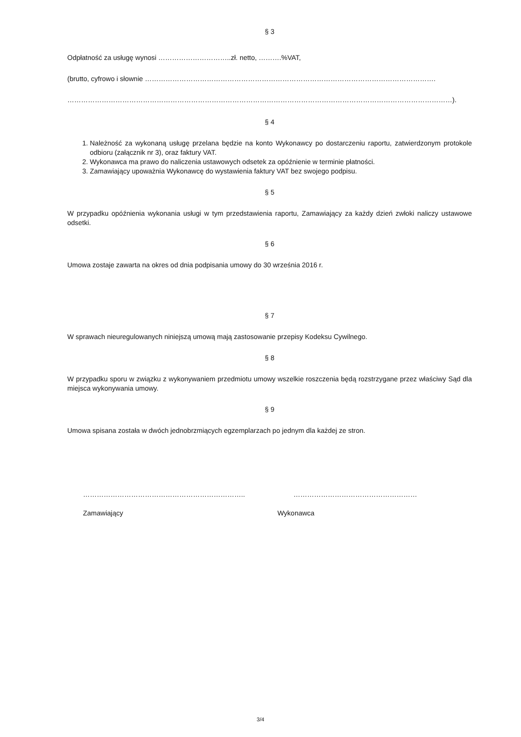§ 3
Odpłatność za usługę wynosi …………………………..zł. netto, ……….%VAT,
(brutto, cyfrowo i słownie ……………………………………………………………………………………………………………….
……………………………………………………………………………………………………………………………………………………).
§ 4
1. Należność za wykonaną usługę przelana będzie na konto Wykonawcy po dostarczeniu raportu, zatwierdzonym protokole odbioru (załącznik nr 3), oraz faktury VAT.
2. Wykonawca ma prawo do naliczenia ustawowych odsetek za opóźnienie w terminie płatności.
3. Zamawiający upoważnia Wykonawcę do wystawienia faktury VAT bez swojego podpisu.
§ 5
W przypadku opóźnienia wykonania usługi w tym przedstawienia raportu, Zamawiający za każdy dzień zwłoki naliczy ustawowe odsetki.
§ 6
Umowa zostaje zawarta na okres od dnia podpisania umowy do 30 września 2016 r.
§ 7
W sprawach nieuregulowanych niniejszą umową mają zastosowanie przepisy Kodeksu Cywilnego.
§ 8
W przypadku sporu w związku z wykonywaniem przedmiotu umowy wszelkie roszczenia będą rozstrzygane przez właściwy Sąd dla miejsca wykonywania umowy.
§ 9
Umowa spisana została w dwóch jednobrzmiących egzemplarzach po jednym dla każdej ze stron.
…………………………………………………………….. ………………………………………………
Zamawiający Wykonawca
3/4